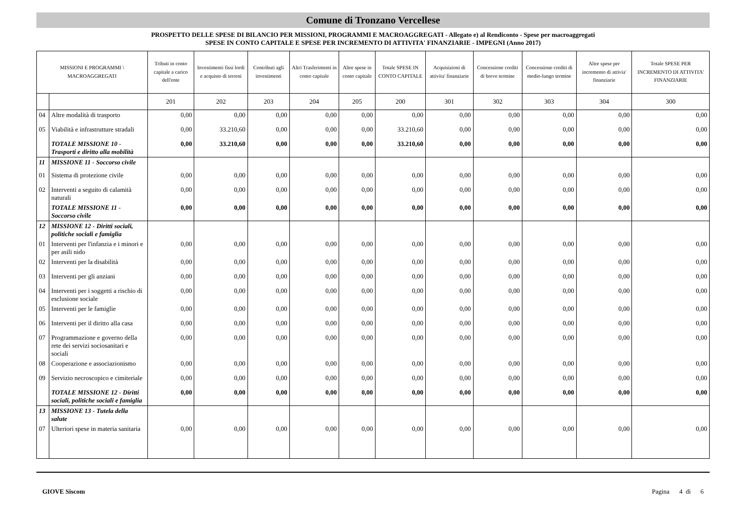Comune di Tronzano Vercellese
PROSPETTO DELLE SPESE DI BILANCIO PER MISSIONI, PROGRAMMI E MACROAGGREGATI - Allegato e) al Rendiconto - Spese per macroaggregati
SPESE IN CONTO CAPITALE E SPESE PER INCREMENTO DI ATTIVITA' FINANZIARIE - IMPEGNI (Anno 2017)
| MISSIONI E PROGRAMMI \ MACROAGGREGATI | | Tributi in conto capitale a carico dell'ente | Investimenti fissi lordi e acquisto di terreni | Contributi agli investimenti | Altri Trasferimenti in conto capitale | Altre spese in conto capitale | Totale SPESE IN CONTO CAPITALE | Acquisizioni di attivita' finanziarie | Concessione crediti di breve termine | Concessione crediti di medio-lungo termine | Altre spese per incremento di attivia' finanziarie | Totale SPESE PER INCREMENTO DI ATTIVITA' FINANZIARIE |
| --- | --- | --- | --- | --- | --- | --- | --- | --- | --- | --- | --- | --- |
| | | 201 | 202 | 203 | 204 | 205 | 200 | 301 | 302 | 303 | 304 | 300 |
| 04 | Altre modalità di trasporto | 0,00 | 0,00 | 0,00 | 0,00 | 0,00 | 0,00 | 0,00 | 0,00 | 0,00 | 0,00 | 0,00 |
| 05 | Viabilità e infrastrutture stradali | 0,00 | 33.210,60 | 0,00 | 0,00 | 0,00 | 33.210,60 | 0,00 | 0,00 | 0,00 | 0,00 | 0,00 |
| | TOTALE MISSIONE 10 - Trasporti e diritto alla mobilità | 0,00 | 33.210,60 | 0,00 | 0,00 | 0,00 | 33.210,60 | 0,00 | 0,00 | 0,00 | 0,00 | 0,00 |
| 11 | MISSIONE 11 - Soccorso civile | | | | | | | | | | | |
| 01 | Sistema di protezione civile | 0,00 | 0,00 | 0,00 | 0,00 | 0,00 | 0,00 | 0,00 | 0,00 | 0,00 | 0,00 | 0,00 |
| 02 | Interventi a seguito di calamità naturali | 0,00 | 0,00 | 0,00 | 0,00 | 0,00 | 0,00 | 0,00 | 0,00 | 0,00 | 0,00 | 0,00 |
| | TOTALE MISSIONE 11 - Soccorso civile | 0,00 | 0,00 | 0,00 | 0,00 | 0,00 | 0,00 | 0,00 | 0,00 | 0,00 | 0,00 | 0,00 |
| 12 | MISSIONE 12 - Diritti sociali, politiche sociali e famiglia | | | | | | | | | | | |
| 01 | Interventi per l'infanzia e i minori e per asili nido | 0,00 | 0,00 | 0,00 | 0,00 | 0,00 | 0,00 | 0,00 | 0,00 | 0,00 | 0,00 | 0,00 |
| 02 | Interventi per la disabilità | 0,00 | 0,00 | 0,00 | 0,00 | 0,00 | 0,00 | 0,00 | 0,00 | 0,00 | 0,00 | 0,00 |
| 03 | Interventi per gli anziani | 0,00 | 0,00 | 0,00 | 0,00 | 0,00 | 0,00 | 0,00 | 0,00 | 0,00 | 0,00 | 0,00 |
| 04 | Interventi per i soggetti a rischio di esclusione sociale | 0,00 | 0,00 | 0,00 | 0,00 | 0,00 | 0,00 | 0,00 | 0,00 | 0,00 | 0,00 | 0,00 |
| 05 | Interventi per le famiglie | 0,00 | 0,00 | 0,00 | 0,00 | 0,00 | 0,00 | 0,00 | 0,00 | 0,00 | 0,00 | 0,00 |
| 06 | Interventi per il diritto alla casa | 0,00 | 0,00 | 0,00 | 0,00 | 0,00 | 0,00 | 0,00 | 0,00 | 0,00 | 0,00 | 0,00 |
| 07 | Programmazione e governo della rete dei servizi sociosanitari e sociali | 0,00 | 0,00 | 0,00 | 0,00 | 0,00 | 0,00 | 0,00 | 0,00 | 0,00 | 0,00 | 0,00 |
| 08 | Cooperazione e associazionismo | 0,00 | 0,00 | 0,00 | 0,00 | 0,00 | 0,00 | 0,00 | 0,00 | 0,00 | 0,00 | 0,00 |
| 09 | Servizio necroscopico e cimiteriale | 0,00 | 0,00 | 0,00 | 0,00 | 0,00 | 0,00 | 0,00 | 0,00 | 0,00 | 0,00 | 0,00 |
| | TOTALE MISSIONE 12 - Diritti sociali, politiche sociali e famiglia | 0,00 | 0,00 | 0,00 | 0,00 | 0,00 | 0,00 | 0,00 | 0,00 | 0,00 | 0,00 | 0,00 |
| 13 | MISSIONE 13 - Tutela della salute | | | | | | | | | | | |
| 07 | Ulteriori spese in materia sanitaria | 0,00 | 0,00 | 0,00 | 0,00 | 0,00 | 0,00 | 0,00 | 0,00 | 0,00 | 0,00 | 0,00 |
GIOVE Siscom Pagina 4 di 6